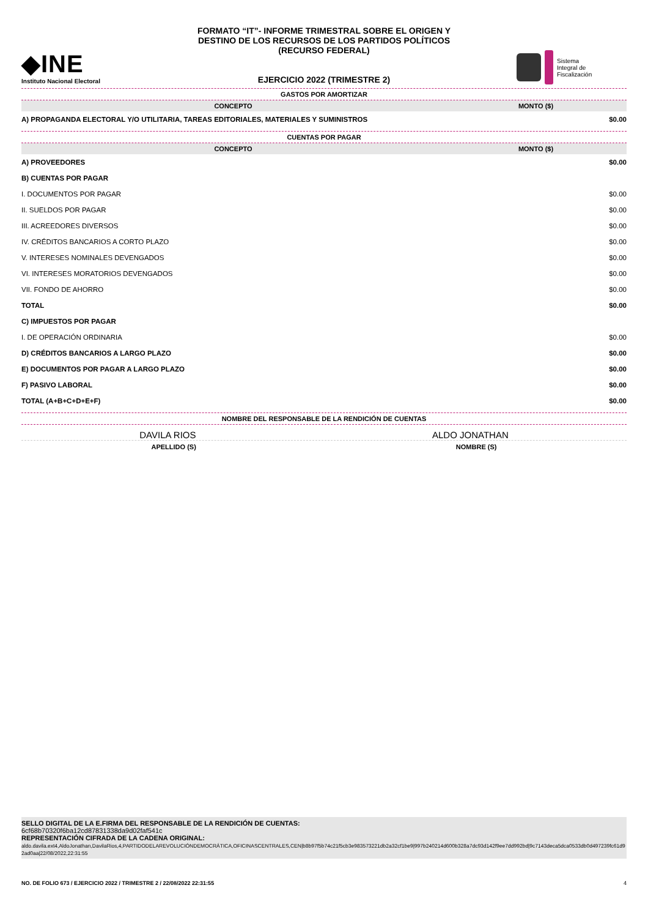◆INE
Instituto Nacional Electoral
FORMATO “IT”- INFORME TRIMESTRAL SOBRE EL ORIGEN Y
DESTINO DE LOS RECURSOS DE LOS PARTIDOS POLÍTICOS
(RECURSO FEDERAL)
EJERCICIO 2022 (TRIMESTRE 2)
Sistema
Integral de
Fiscalización
GASTOS POR AMORTIZAR
| CONCEPTO | MONTO ($) |
| --- | --- |
| A) PROPAGANDA ELECTORAL Y/O UTILITARIA, TAREAS EDITORIALES, MATERIALES Y SUMINISTROS | $0.00 |
CUENTAS POR PAGAR
| CONCEPTO | MONTO ($) |
| --- | --- |
| A) PROVEEDORES | $0.00 |
| B) CUENTAS POR PAGAR | |
| I. DOCUMENTOS POR PAGAR | $0.00 |
| II. SUELDOS POR PAGAR | $0.00 |
| III. ACREEDORES DIVERSOS | $0.00 |
| IV. CRÉDITOS BANCARIOS A CORTO PLAZO | $0.00 |
| V. INTERESES NOMINALES DEVENGADOS | $0.00 |
| VI. INTERESES MORATORIOS DEVENGADOS | $0.00 |
| VII. FONDO DE AHORRO | $0.00 |
| TOTAL | $0.00 |
| C) IMPUESTOS POR PAGAR | |
| I. DE OPERACIÓN ORDINARIA | $0.00 |
| D) CRÉDITOS BANCARIOS A LARGO PLAZO | $0.00 |
| E) DOCUMENTOS POR PAGAR A LARGO PLAZO | $0.00 |
| F) PASIVO LABORAL | $0.00 |
| TOTAL (A+B+C+D+E+F) | $0.00 |
NOMBRE DEL RESPONSABLE DE LA RENDICIÓN DE CUENTAS
DAVILA RIOS ALDO JONATHAN
APELLIDO (S) NOMBRE (S)
SELLO DIGITAL DE LA E.FIRMA DEL RESPONSABLE DE LA RENDICIÓN DE CUENTAS:
6cf68b70320f6ba12cd87831338da9d02faf541c
REPRESENTACIÓN CIFRADA DE LA CADENA ORIGINAL:
aldo.davila.ext4,AldoJonathan,DavilaRios,4,PARTIDODELAREVOLUCIÓNDEMOCRÁTICA,OFICINASCENTRALES,CEN|b8b97f5b74c21f5cb3e983573221db2a32cf1be9|997b240214d600b328a7dc93d142f9ee7dd992bd|9c7143deca5dca0533db0d497239fc61d92ad0aa|22/08/2022,22:31:55
NO. DE FOLIO 673 / EJERCICIO 2022 / TRIMESTRE 2 / 22/08/2022 22:31:55 4